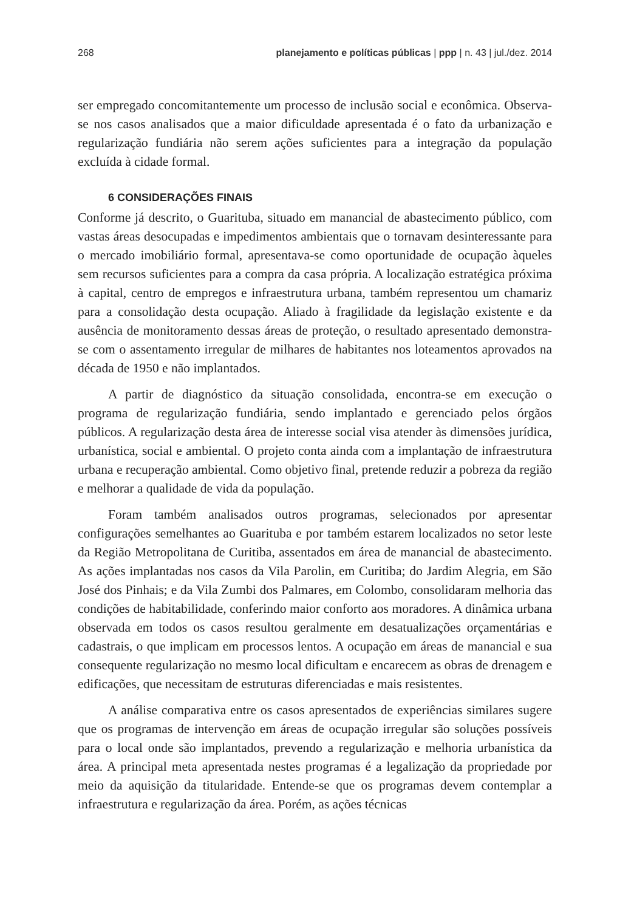268 planejamento e políticas públicas | ppp | n. 43 | jul./dez. 2014
ser empregado concomitantemente um processo de inclusão social e econômica. Observa-se nos casos analisados que a maior dificuldade apresentada é o fato da urbanização e regularização fundiária não serem ações suficientes para a integração da população excluída à cidade formal.
6 CONSIDERAÇÕES FINAIS
Conforme já descrito, o Guarituba, situado em manancial de abastecimento público, com vastas áreas desocupadas e impedimentos ambientais que o tornavam desinteressante para o mercado imobiliário formal, apresentava-se como oportunidade de ocupação àqueles sem recursos suficientes para a compra da casa própria. A localização estratégica próxima à capital, centro de empregos e infraestrutura urbana, também representou um chamariz para a consolidação desta ocupação. Aliado à fragilidade da legislação existente e da ausência de monitoramento dessas áreas de proteção, o resultado apresentado demonstra-se com o assentamento irregular de milhares de habitantes nos loteamentos aprovados na década de 1950 e não implantados.
A partir de diagnóstico da situação consolidada, encontra-se em execução o programa de regularização fundiária, sendo implantado e gerenciado pelos órgãos públicos. A regularização desta área de interesse social visa atender às dimensões jurídica, urbanística, social e ambiental. O projeto conta ainda com a implantação de infraestrutura urbana e recuperação ambiental. Como objetivo final, pretende reduzir a pobreza da região e melhorar a qualidade de vida da população.
Foram também analisados outros programas, selecionados por apresentar configurações semelhantes ao Guarituba e por também estarem localizados no setor leste da Região Metropolitana de Curitiba, assentados em área de manancial de abastecimento. As ações implantadas nos casos da Vila Parolin, em Curitiba; do Jardim Alegria, em São José dos Pinhais; e da Vila Zumbi dos Palmares, em Colombo, consolidaram melhoria das condições de habitabilidade, conferindo maior conforto aos moradores. A dinâmica urbana observada em todos os casos resultou geralmente em desatualizações orçamentárias e cadastrais, o que implicam em processos lentos. A ocupação em áreas de manancial e sua consequente regularização no mesmo local dificultam e encarecem as obras de drenagem e edificações, que necessitam de estruturas diferenciadas e mais resistentes.
A análise comparativa entre os casos apresentados de experiências similares sugere que os programas de intervenção em áreas de ocupação irregular são soluções possíveis para o local onde são implantados, prevendo a regularização e melhoria urbanística da área. A principal meta apresentada nestes programas é a legalização da propriedade por meio da aquisição da titularidade. Entende-se que os programas devem contemplar a infraestrutura e regularização da área. Porém, as ações técnicas